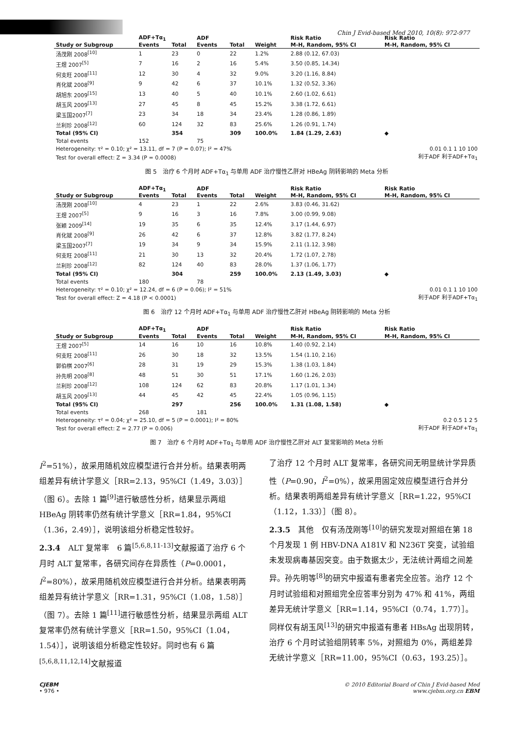Chin J Evid-based Med 2010, 10(8): 972-977
| | ADF+Tα<sub>1</sub> | | ADF | | | Risk Ratio | Risk Ratio |
| --- | --- | --- | --- | --- | --- | --- | --- |
| Study or Subgroup | Events | Total | Events | Total | Weight | M-H, Random, 95% CI | M-H, Random, 95% CI |
| 汤茂刚 2008<sup>[10]</sup> | 1 | 23 | 0 | 22 | 1.2% | 2.88 (0.12, 67.03) | |
| 王煜 2007<sup>[5]</sup> | 7 | 16 | 2 | 16 | 5.4% | 3.50 (0.85, 14.34) | |
| 何支旺 2008<sup>[11]</sup> | 12 | 30 | 4 | 32 | 9.0% | 3.20 (1.16, 8.84) | |
| 肖化斌 2008<sup>[9]</sup> | 9 | 42 | 6 | 37 | 10.1% | 1.32 (0.52, 3.36) | |
| 胡旭东 2009<sup>[15]</sup> | 13 | 40 | 5 | 40 | 10.1% | 2.60 (1.02, 6.61) | |
| 胡玉风 2009<sup>[13]</sup> | 27 | 45 | 8 | 45 | 15.2% | 3.38 (1.72, 6.61) | |
| 梁玉国2007<sup>[7]</sup> | 23 | 34 | 18 | 34 | 23.4% | 1.28 (0.86, 1.89) | |
| 兰利珍 2008<sup>[12]</sup> | 60 | 124 | 32 | 83 | 25.6% | 1.26 (0.91, 1.74) | |
| Total (95% CI) | | 354 | | 309 | 100.0% | 1.84 (1.29, 2.63) | ◆ |
| Total events | 152 | | 75 | | | | |
| Heterogeneity: τ² = 0.10; χ² = 13.11, df = 7 (P = 0.07); I² = 47% | | | | | | | 0.01 0.1 1 10 100 |
| Test for overall effect: Z = 3.34 (P = 0.0008) | | | | | | | 利于ADF 利于ADF+Tα<sub>1</sub> |
图 5　治疗 6 个月时 ADF+Tα<sub>1</sub> 与单用 ADF 治疗慢性乙肝对 HBeAg 阴转影响的 Meta 分析
| | ADF+Tα<sub>1</sub> | | ADF | | | Risk Ratio | Risk Ratio |
| --- | --- | --- | --- | --- | --- | --- | --- |
| Study or Subgroup | Events | Total | Events | Total | Weight | M-H, Random, 95% CI | M-H, Random, 95% CI |
| 汤茂刚 2008<sup>[10]</sup> | 4 | 23 | 1 | 22 | 2.6% | 3.83 (0.46, 31.62) | |
| 王煜 2007<sup>[5]</sup> | 9 | 16 | 3 | 16 | 7.8% | 3.00 (0.99, 9.08) | |
| 张颖 2009<sup>[14]</sup> | 19 | 35 | 6 | 35 | 12.4% | 3.17 (1.44, 6.97) | |
| 肖化斌 2008<sup>[9]</sup> | 26 | 42 | 6 | 37 | 12.8% | 3.82 (1.77, 8.24) | |
| 梁玉国2007<sup>[7]</sup> | 19 | 34 | 9 | 34 | 15.9% | 2.11 (1.12, 3.98) | |
| 何支旺 2008<sup>[11]</sup> | 21 | 30 | 13 | 32 | 20.4% | 1.72 (1.07, 2.78) | |
| 兰利珍 2008<sup>[12]</sup> | 82 | 124 | 40 | 83 | 28.0% | 1.37 (1.06, 1.77) | |
| Total (95% CI) | | 304 | | 259 | 100.0% | 2.13 (1.49, 3.03) | ◆ |
| Total events | 180 | | 78 | | | | |
| Heterogeneity: τ² = 0.10; χ² = 12.24, df = 6 (P = 0.06); I² = 51% | | | | | | | 0.01 0.1 1 10 100 |
| Test for overall effect: Z = 4.18 (P < 0.0001) | | | | | | | 利于ADF 利于ADF+Tα<sub>1</sub> |
图 6　治疗 12 个月时 ADF+Tα<sub>1</sub> 与单用 ADF 治疗慢性乙肝对 HBeAg 阴转影响的 Meta 分析
| | ADF+Tα<sub>1</sub> | | ADF | | | Risk Ratio | Risk Ratio |
| --- | --- | --- | --- | --- | --- | --- | --- |
| Study or Subgroup | Events | Total | Events | Total | Weight | M-H, Random, 95% CI | M-H, Random, 95% CI |
| 王煜 2007<sup>[5]</sup> | 14 | 16 | 10 | 16 | 10.8% | 1.40 (0.92, 2.14) | |
| 何支旺 2008<sup>[11]</sup> | 26 | 30 | 18 | 32 | 13.5% | 1.54 (1.10, 2.16) | |
| 郭伯棋 2007<sup>[6]</sup> | 28 | 31 | 19 | 29 | 15.3% | 1.38 (1.03, 1.84) | |
| 孙先明 2008<sup>[8]</sup> | 48 | 51 | 30 | 51 | 17.1% | 1.60 (1.26, 2.03) | |
| 兰利珍 2008<sup>[12]</sup> | 108 | 124 | 62 | 83 | 20.8% | 1.17 (1.01, 1.34) | |
| 胡玉风 2009<sup>[13]</sup> | 44 | 45 | 42 | 45 | 22.4% | 1.05 (0.96, 1.15) | |
| Total (95% CI) | | 297 | | 256 | 100.0% | 1.31 (1.08, 1.58) | ◆ |
| Total events | 268 | | 181 | | | | |
| Heterogeneity: τ² = 0.04; χ² = 25.10, df = 5 (P = 0.0001); I² = 80% | | | | | | | 0.2 0.5 1 2 5 |
| Test for overall effect: Z = 2.77 (P = 0.006) | | | | | | | 利于ADF 利于ADF+Tα<sub>1</sub> |
图 7　治疗 6 个月时 ADF+Tα<sub>1</sub> 与单用 ADF 治疗慢性乙肝对 ALT 复常影响的 Meta 分析
I<sup>2</sup>=51%），故采用随机效应模型进行合并分析。结果表明两组差异有统计学意义［RR=2.13，95%CI（1.49，3.03）］（图 6）。去除 1 篇<sup>[9]</sup>进行敏感性分析，结果显示两组 HBeAg 阴转率仍然有统计学意义［RR=1.84，95%CI（1.36，2.49）］，说明该组分析稳定性较好。
2.3.4　ALT 复常率　6 篇<sup>[5,6,8,11-13]</sup>文献报道了治疗 6 个月时 ALT 复常率，各研究间存在异质性（P=0.0001，I<sup>2</sup>=80%），故采用随机效应模型进行合并分析。结果表明两组差异有统计学意义［RR=1.31，95%CI（1.08，1.58）］（图 7）。去除 1 篇<sup>[11]</sup>进行敏感性分析，结果显示两组 ALT 复常率仍然有统计学意义［RR=1.50，95%CI（1.04，1.54）］，说明该组分析稳定性较好。同时也有 6 篇<sup>[5,6,8,11,12,14]</sup>文献报道
了治疗 12 个月时 ALT 复常率，各研究间无明显统计学异质性（P=0.90，I<sup>2</sup>=0%），故采用固定效应模型进行合并分析。结果表明两组差异有统计学意义［RR=1.22，95%CI（1.12，1.33）］（图 8）。
2.3.5　其他　仅有汤茂刚等<sup>[10]</sup>的研究发现对照组在第 18 个月发现 1 例 HBV-DNA A181V 和 N236T 突变，试验组未发现病毒基因突变。由于数据太少，无法统计两组之间差异。孙先明等<sup>[8]</sup>的研究中报道有患者完全应答。治疗 12 个月时试验组和对照组完全应答率分别为 47% 和 41%，两组差异无统计学意义［RR=1.14，95%CI（0.74，1.77）］。同样仅有胡玉风<sup>[13]</sup>的研究中报道有患者 HBsAg 出现阴转，治疗 6 个月时试验组阴转率 5%，对照组为 0%，两组差异无统计学意义［RR=11.00，95%CI（0.63，193.25）］。
CJEBM
• 976 •
© 2010 Editorial Board of Chin J Evid-based Med
www.cjebm.org.cn EBM